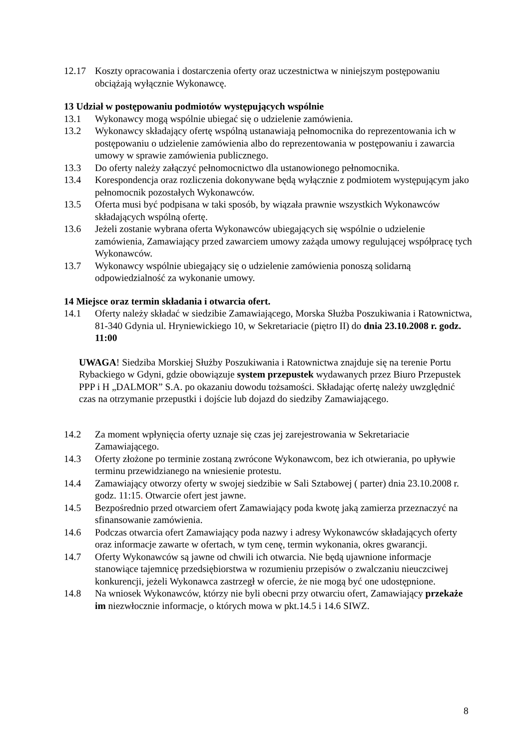12.17 Koszty opracowania i dostarczenia oferty oraz uczestnictwa w niniejszym postępowaniu obciążają wyłącznie Wykonawcę.
13 Udział w postępowaniu podmiotów występujących wspólnie
13.1 Wykonawcy mogą wspólnie ubiegać się o udzielenie zamówienia.
13.2 Wykonawcy składający ofertę wspólną ustanawiają pełnomocnika do reprezentowania ich w postępowaniu o udzielenie zamówienia albo do reprezentowania w postępowaniu i zawarcia umowy w sprawie zamówienia publicznego.
13.3 Do oferty należy załączyć pełnomocnictwo dla ustanowionego pełnomocnika.
13.4 Korespondencja oraz rozliczenia dokonywane będą wyłącznie z podmiotem występującym jako pełnomocnik pozostałych Wykonawców.
13.5 Oferta musi być podpisana w taki sposób, by wiązała prawnie wszystkich Wykonawców składających wspólną ofertę.
13.6 Jeżeli zostanie wybrana oferta Wykonawców ubiegających się wspólnie o udzielenie zamówienia, Zamawiający przed zawarciem umowy zażąda umowy regulującej współpracę tych Wykonawców.
13.7 Wykonawcy wspólnie ubiegający się o udzielenie zamówienia ponoszą solidarną odpowiedzialność za wykonanie umowy.
14 Miejsce oraz termin składania i otwarcia ofert.
14.1 Oferty należy składać w siedzibie Zamawiającego, Morska Służba Poszukiwania i Ratownictwa, 81-340 Gdynia ul. Hryniewickiego 10, w Sekretariacie (piętro II) do dnia 23.10.2008 r. godz. 11:00
UWAGA! Siedziba Morskiej Służby Poszukiwania i Ratownictwa znajduje się na terenie Portu Rybackiego w Gdyni, gdzie obowiązuje system przepustek wydawanych przez Biuro Przepustek PPP i H „DALMOR” S.A. po okazaniu dowodu tożsamości. Składając ofertę należy uwzględnić czas na otrzymanie przepustki i dojście lub dojazd do siedziby Zamawiającego.
14.2 Za moment wpłynięcia oferty uznaje się czas jej zarejestrowania w Sekretariacie Zamawiającego.
14.3 Oferty złożone po terminie zostaną zwrócone Wykonawcom, bez ich otwierania, po upływie terminu przewidzianego na wniesienie protestu.
14.4 Zamawiający otworzy oferty w swojej siedzibie w Sali Sztabowej ( parter) dnia 23.10.2008 r. godz. 11:15. Otwarcie ofert jest jawne.
14.5 Bezpośrednio przed otwarciem ofert Zamawiający poda kwotę jaką zamierza przeznaczyć na sfinansowanie zamówienia.
14.6 Podczas otwarcia ofert Zamawiający poda nazwy i adresy Wykonawców składających oferty oraz informacje zawarte w ofertach, w tym cenę, termin wykonania, okres gwarancji.
14.7 Oferty Wykonawców są jawne od chwili ich otwarcia. Nie będą ujawnione informacje stanowiące tajemnicę przedsiębiorstwa w rozumieniu przepisów o zwalczaniu nieuczciwej konkurencji, jeżeli Wykonawca zastrzegł w ofercie, że nie mogą być one udostępnione.
14.8 Na wniosek Wykonawców, którzy nie byli obecni przy otwarciu ofert, Zamawiający przekaże im niezwłocznie informacje, o których mowa w pkt.14.5 i 14.6 SIWZ.
8